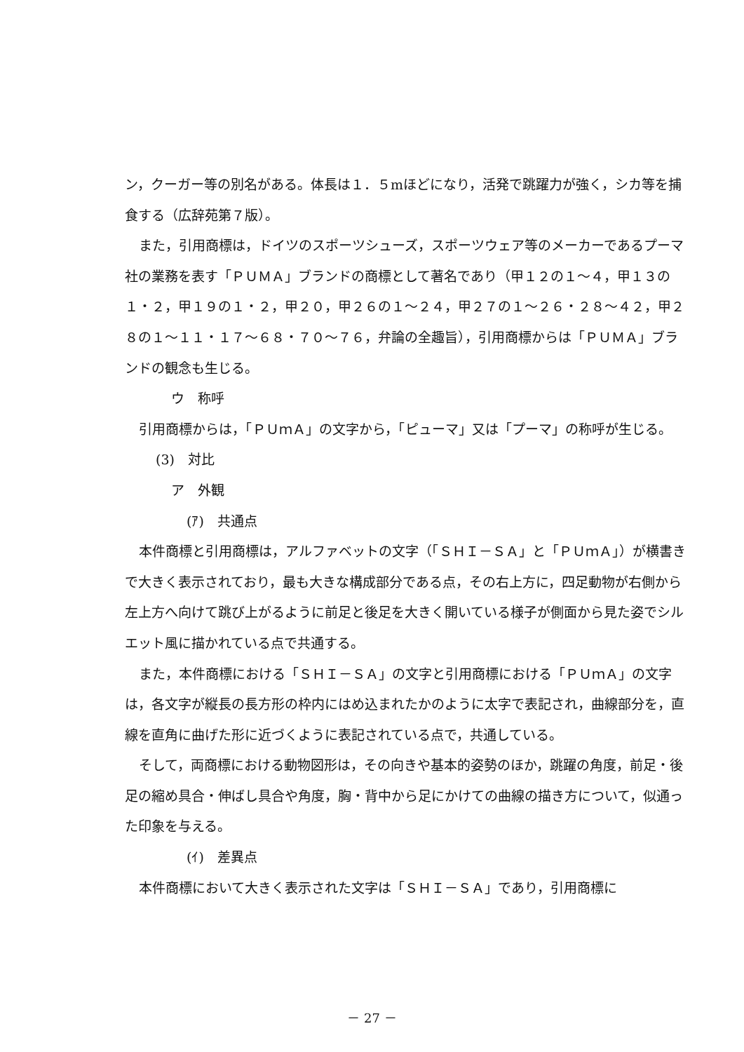ン，クーガー等の別名がある。体長は１．５mほどになり，活発で跳躍力が強く，シカ等を捕食する（広辞苑第７版）。
また，引用商標は，ドイツのスポーツシューズ，スポーツウェア等のメーカーであるプーマ社の業務を表す「ＰＵＭＡ」ブランドの商標として著名であり（甲１２の１～４，甲１３の１・２，甲１９の１・２，甲２０，甲２６の１～２４，甲２７の１～２６・２８～４２，甲２８の１～１１・１７～６８・７０～７６，弁論の全趣旨），引用商標からは「ＰＵＭＡ」ブランドの観念も生じる。
ウ　称呼
引用商標からは，「ＰＵｍＡ」の文字から，「ピューマ」又は「プーマ」の称呼が生じる。
(3)　対比
ア　外観
(ｱ)　共通点
本件商標と引用商標は，アルファベットの文字（「ＳＨＩ－ＳＡ」と「ＰＵｍＡ」）が横書きで大きく表示されており，最も大きな構成部分である点，その右上方に，四足動物が右側から左上方へ向けて跳び上がるように前足と後足を大きく開いている様子が側面から見た姿でシルエット風に描かれている点で共通する。
また，本件商標における「ＳＨＩ－ＳＡ」の文字と引用商標における「ＰＵｍＡ」の文字は，各文字が縦長の長方形の枠内にはめ込まれたかのように太字で表記され，曲線部分を，直線を直角に曲げた形に近づくように表記されている点で，共通している。
そして，両商標における動物図形は，その向きや基本的姿勢のほか，跳躍の角度，前足・後足の縮め具合・伸ばし具合や角度，胸・背中から足にかけての曲線の描き方について，似通った印象を与える。
(ｲ)　差異点
本件商標において大きく表示された文字は「ＳＨＩ－ＳＡ」であり，引用商標に
－ 27 －